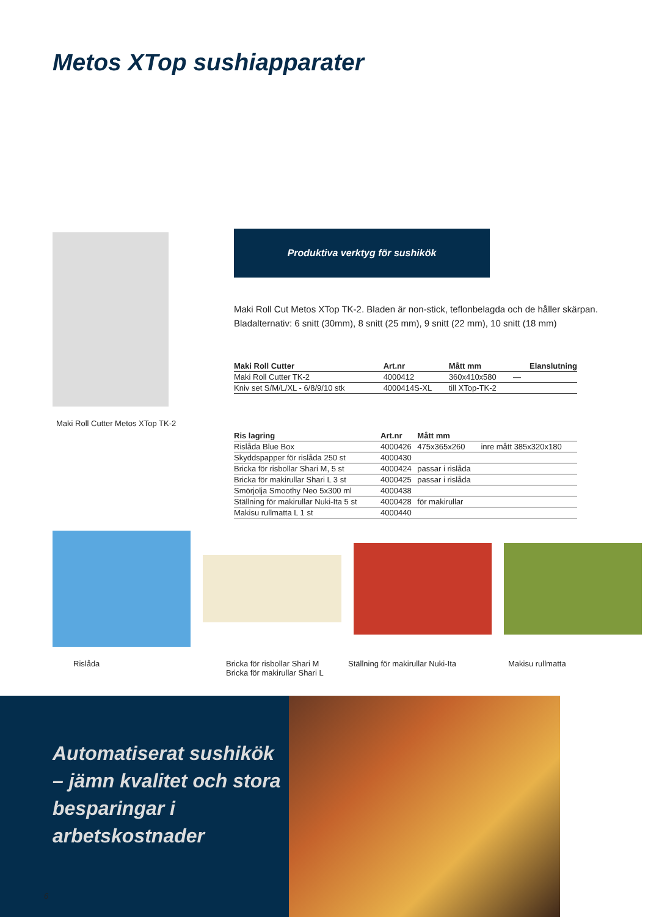Metos XTop sushiapparater
Maki Roll Cutter Metos XTop TK-2
Produktiva verktyg för sushikök
Maki Roll Cut Metos XTop TK-2. Bladen är non-stick, teflonbelagda och de håller skärpan.
Bladalternativ: 6 snitt (30mm), 8 snitt (25 mm), 9 snitt (22 mm), 10 snitt (18 mm)
| Maki Roll Cutter | Art.nr | Mått mm | Elanslutning |
| --- | --- | --- | --- |
| Maki Roll Cutter TK-2 | 4000412 | 360x410x580 | — |
| Kniv set S/M/L/XL - 6/8/9/10 stk | 4000414S-XL | till XTop-TK-2 | |
| Ris lagring | Art.nr | Mått mm | |
| --- | --- | --- | --- |
| Rislåda Blue Box | 4000426 | 475x365x260 | inre mått 385x320x180 |
| Skyddspapper för rislåda 250 st | 4000430 | | |
| Bricka för risbollar Shari M, 5 st | 4000424 | passar i rislåda | |
| Bricka för makirullar Shari L 3 st | 4000425 | passar i rislåda | |
| Smörjolja Smoothy Neo 5x300 ml | 4000438 | | |
| Ställning för makirullar Nuki-Ita 5 st | 4000428 | för makirullar | |
| Makisu rullmatta L 1 st | 4000440 | | |
Rislåda Bricka för risbollar Shari M
Bricka för makirullar Shari L
Ställning för makirullar Nuki-Ita Makisu rullmatta
Automatiserat sushikök – jämn kvalitet och stora besparingar i arbetskostnader
6